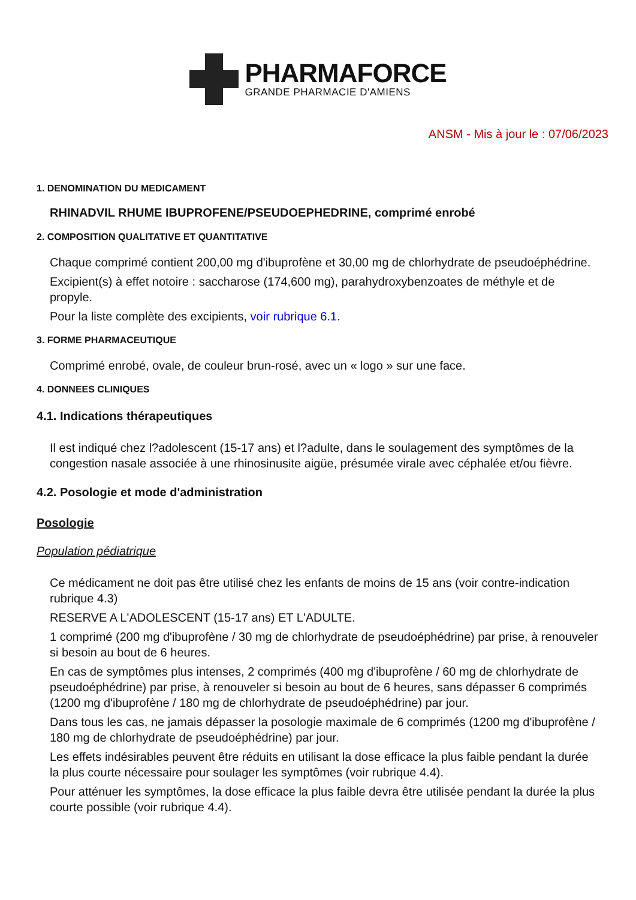PHARMAFORCE
GRANDE PHARMACIE D'AMIENS
ANSM - Mis à jour le : 07/06/2023
1. DENOMINATION DU MEDICAMENT
RHINADVIL RHUME IBUPROFENE/PSEUDOEPHEDRINE, comprimé enrobé
2. COMPOSITION QUALITATIVE ET QUANTITATIVE
Chaque comprimé contient 200,00 mg d'ibuprofène et 30,00 mg de chlorhydrate de pseudoéphédrine.
Excipient(s) à effet notoire : saccharose (174,600 mg), parahydroxybenzoates de méthyle et de propyle.
Pour la liste complète des excipients, voir rubrique 6.1.
3. FORME PHARMACEUTIQUE
Comprimé enrobé, ovale, de couleur brun-rosé, avec un « logo » sur une face.
4. DONNEES CLINIQUES
4.1. Indications thérapeutiques
Il est indiqué chez l?adolescent (15-17 ans) et l?adulte, dans le soulagement des symptômes de la congestion nasale associée à une rhinosinusite aigüe, présumée virale avec céphalée et/ou fièvre.
4.2. Posologie et mode d'administration
Posologie
Population pédiatrique
Ce médicament ne doit pas être utilisé chez les enfants de moins de 15 ans (voir contre-indication rubrique 4.3)
RESERVE A L'ADOLESCENT (15-17 ans) ET L'ADULTE.
1 comprimé (200 mg d'ibuprofène / 30 mg de chlorhydrate de pseudoéphédrine) par prise, à renouveler si besoin au bout de 6 heures.
En cas de symptômes plus intenses, 2 comprimés (400 mg d'ibuprofène / 60 mg de chlorhydrate de pseudoéphédrine) par prise, à renouveler si besoin au bout de 6 heures, sans dépasser 6 comprimés (1200 mg d'ibuprofène / 180 mg de chlorhydrate de pseudoéphédrine) par jour.
Dans tous les cas, ne jamais dépasser la posologie maximale de 6 comprimés (1200 mg d'ibuprofène / 180 mg de chlorhydrate de pseudoéphédrine) par jour.
Les effets indésirables peuvent être réduits en utilisant la dose efficace la plus faible pendant la durée la plus courte nécessaire pour soulager les symptômes (voir rubrique 4.4).
Pour atténuer les symptômes, la dose efficace la plus faible devra être utilisée pendant la durée la plus courte possible (voir rubrique 4.4).